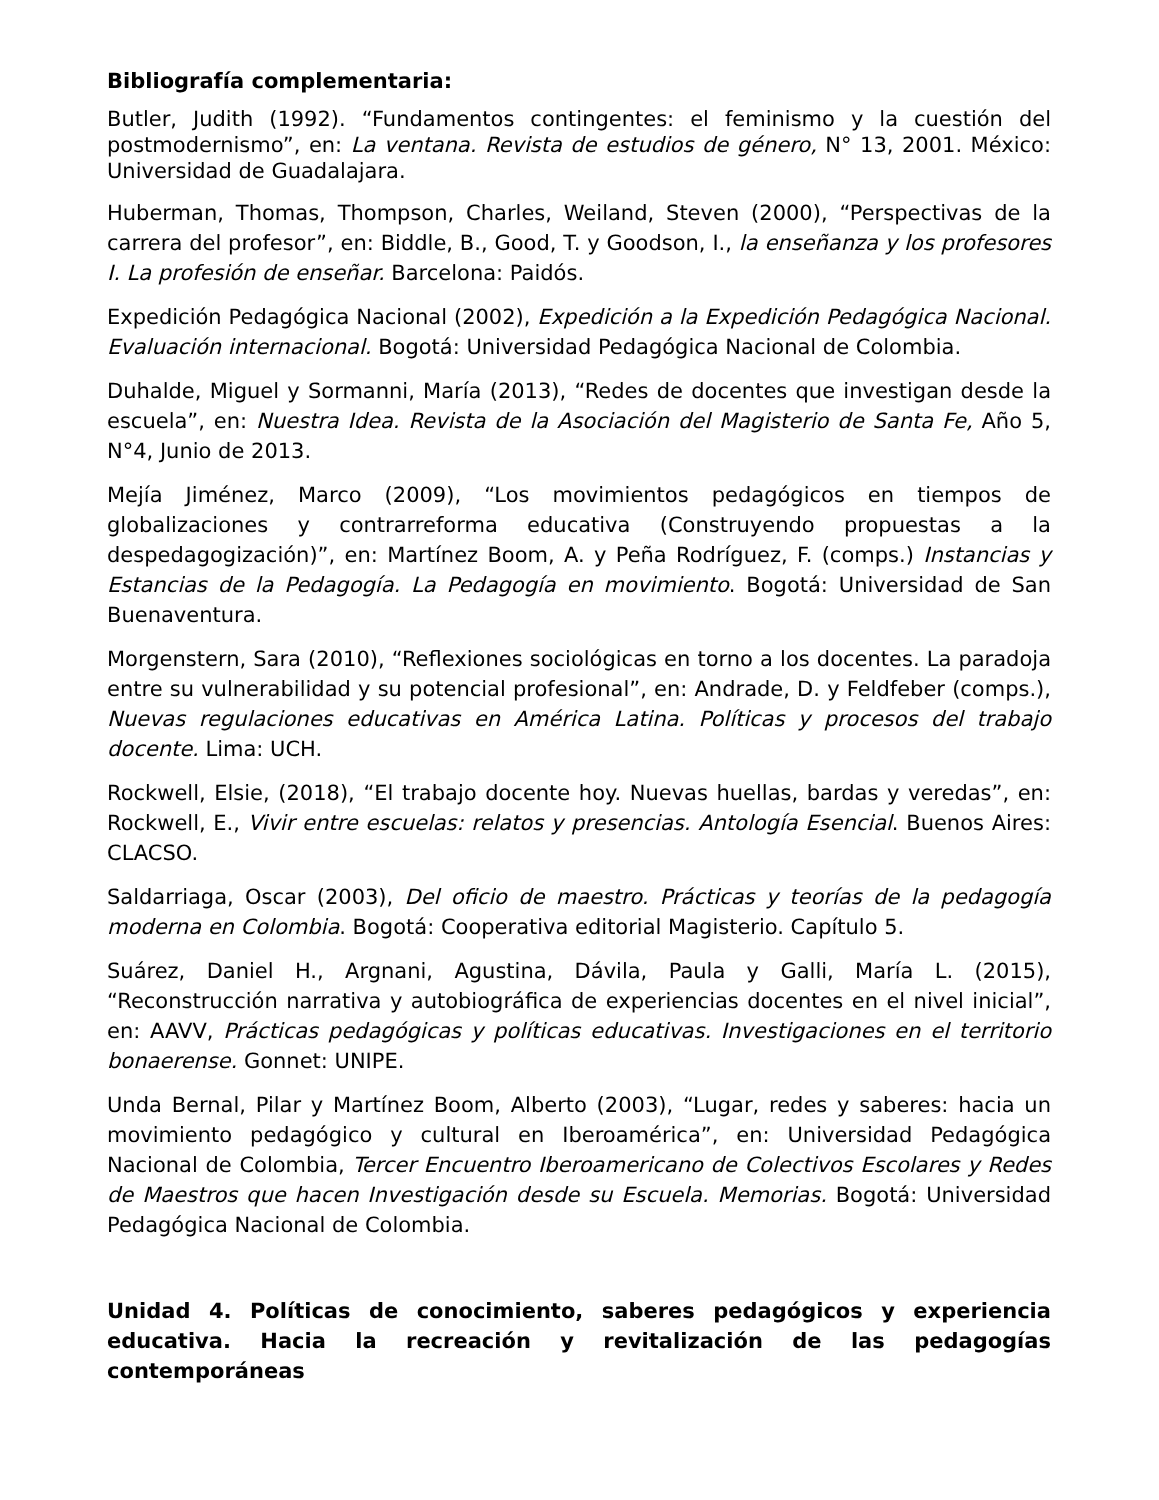Bibliografía complementaria:
Butler, Judith (1992). “Fundamentos contingentes: el feminismo y la cuestión del postmodernismo”, en: La ventana. Revista de estudios de género, N° 13, 2001. México: Universidad de Guadalajara.
Huberman, Thomas, Thompson, Charles, Weiland, Steven (2000), “Perspectivas de la carrera del profesor”, en: Biddle, B., Good, T. y Goodson, I., la enseñanza y los profesores I. La profesión de enseñar. Barcelona: Paidós.
Expedición Pedagógica Nacional (2002), Expedición a la Expedición Pedagógica Nacional. Evaluación internacional. Bogotá: Universidad Pedagógica Nacional de Colombia.
Duhalde, Miguel y Sormanni, María (2013), “Redes de docentes que investigan desde la escuela”, en: Nuestra Idea. Revista de la Asociación del Magisterio de Santa Fe, Año 5, N°4, Junio de 2013.
Mejía Jiménez, Marco (2009), “Los movimientos pedagógicos en tiempos de globalizaciones y contrarreforma educativa (Construyendo propuestas a la despedagogización)”, en: Martínez Boom, A. y Peña Rodríguez, F. (comps.) Instancias y Estancias de la Pedagogía. La Pedagogía en movimiento. Bogotá: Universidad de San Buenaventura.
Morgenstern, Sara (2010), “Reflexiones sociológicas en torno a los docentes. La paradoja entre su vulnerabilidad y su potencial profesional”, en: Andrade, D. y Feldfeber (comps.), Nuevas regulaciones educativas en América Latina. Políticas y procesos del trabajo docente. Lima: UCH.
Rockwell, Elsie, (2018), “El trabajo docente hoy. Nuevas huellas, bardas y veredas”, en: Rockwell, E., Vivir entre escuelas: relatos y presencias. Antología Esencial. Buenos Aires: CLACSO.
Saldarriaga, Oscar (2003), Del oficio de maestro. Prácticas y teorías de la pedagogía moderna en Colombia. Bogotá: Cooperativa editorial Magisterio. Capítulo 5.
Suárez, Daniel H., Argnani, Agustina, Dávila, Paula y Galli, María L. (2015), “Reconstrucción narrativa y autobiográfica de experiencias docentes en el nivel inicial”, en: AAVV, Prácticas pedagógicas y políticas educativas. Investigaciones en el territorio bonaerense. Gonnet: UNIPE.
Unda Bernal, Pilar y Martínez Boom, Alberto (2003), “Lugar, redes y saberes: hacia un movimiento pedagógico y cultural en Iberoamérica”, en: Universidad Pedagógica Nacional de Colombia, Tercer Encuentro Iberoamericano de Colectivos Escolares y Redes de Maestros que hacen Investigación desde su Escuela. Memorias. Bogotá: Universidad Pedagógica Nacional de Colombia.
Unidad 4. Políticas de conocimiento, saberes pedagógicos y experiencia educativa. Hacia la recreación y revitalización de las pedagogías contemporáneas